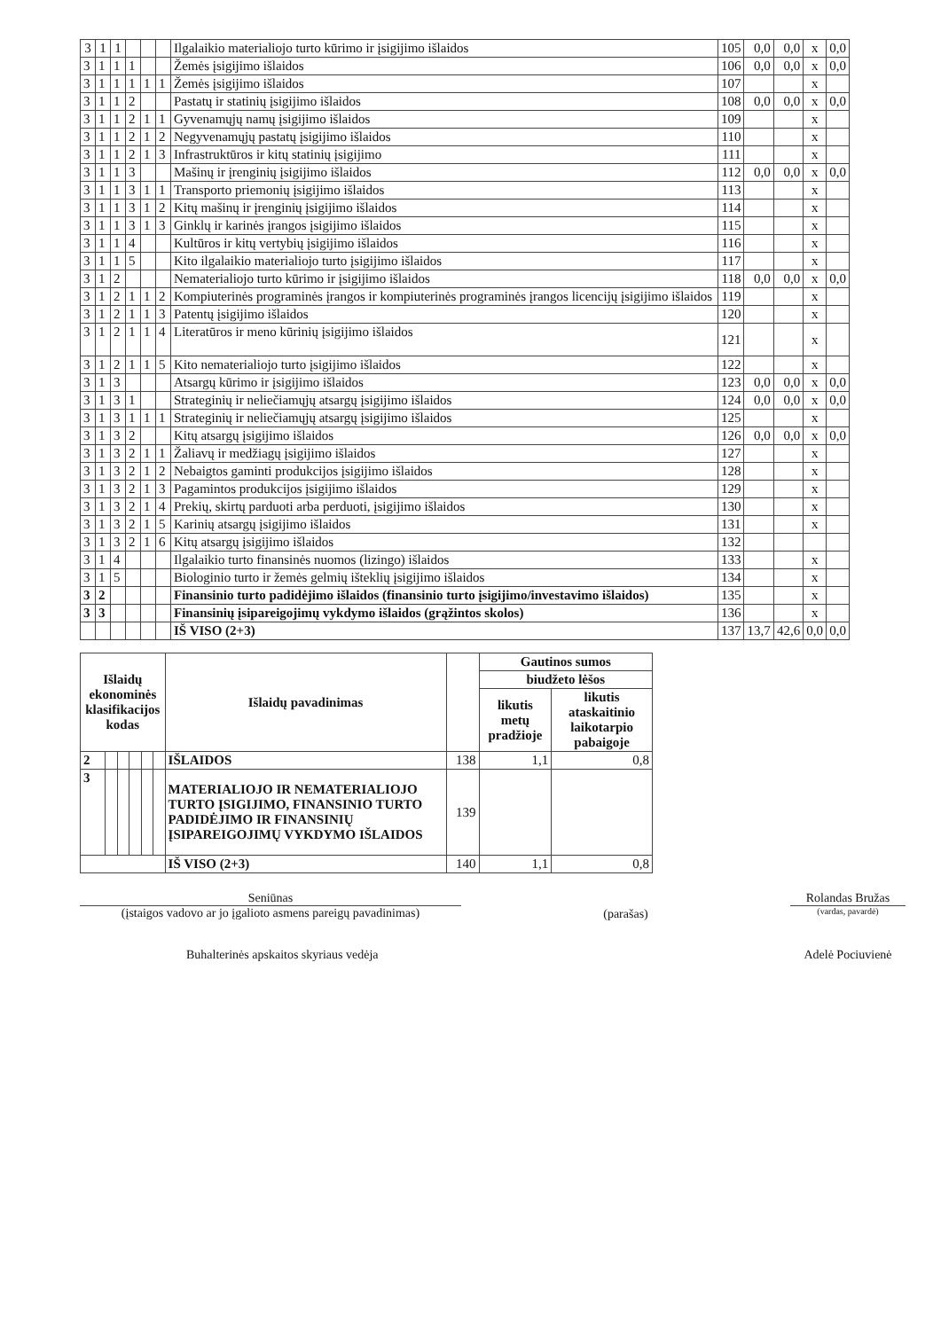| 3 | 1 | 1 | | | | Ilgalaikio materialiojo turto kūrimo ir įsigijimo išlaidos | 105 | 0,0 | 0,0 | x | 0,0 |
| 3 | 1 | 1 | 1 | | | Žemės įsigijimo išlaidos | 106 | 0,0 | 0,0 | x | 0,0 |
| 3 | 1 | 1 | 1 | 1 | 1 | Žemės įsigijimo išlaidos | 107 | | | x | |
| 3 | 1 | 1 | 2 | | | Pastatų ir statinių įsigijimo išlaidos | 108 | 0,0 | 0,0 | x | 0,0 |
| 3 | 1 | 1 | 2 | 1 | 1 | Gyvenamųjų namų įsigijimo išlaidos | 109 | | | x | |
| 3 | 1 | 1 | 2 | 1 | 2 | Negyvenamųjų pastatų įsigijimo išlaidos | 110 | | | x | |
| 3 | 1 | 1 | 2 | 1 | 3 | Infrastruktūros ir kitų statinių įsigijimo | 111 | | | x | |
| 3 | 1 | 1 | 3 | | | Mašinų ir įrenginių įsigijimo išlaidos | 112 | 0,0 | 0,0 | x | 0,0 |
| 3 | 1 | 1 | 3 | 1 | 1 | Transporto priemonių įsigijimo išlaidos | 113 | | | x | |
| 3 | 1 | 1 | 3 | 1 | 2 | Kitų mašinų ir įrenginių įsigijimo išlaidos | 114 | | | x | |
| 3 | 1 | 1 | 3 | 1 | 3 | Ginklų ir karinės įrangos įsigijimo išlaidos | 115 | | | x | |
| 3 | 1 | 1 | 4 | | | Kultūros ir kitų vertybių įsigijimo išlaidos | 116 | | | x | |
| 3 | 1 | 1 | 5 | | | Kito ilgalaikio materialiojo turto įsigijimo išlaidos | 117 | | | x | |
| 3 | 1 | 2 | | | | Nematerialiojo turto kūrimo ir įsigijimo išlaidos | 118 | 0,0 | 0,0 | x | 0,0 |
| 3 | 1 | 2 | 1 | 1 | 2 | Kompiuterinės programinės įrangos ir kompiuterinės programinės įrangos licencijų įsigijimo išlaidos | 119 | | | x | |
| 3 | 1 | 2 | 1 | 1 | 3 | Patentų įsigijimo išlaidos | 120 | | | x | |
| 3 | 1 | 2 | 1 | 1 | 4 | Literatūros ir meno kūrinių įsigijimo išlaidos | 121 | | | x | |
| 3 | 1 | 2 | 1 | 1 | 5 | Kito nematerialiojo turto įsigijimo išlaidos | 122 | | | x | |
| 3 | 1 | 3 | | | | Atsargų kūrimo ir įsigijimo išlaidos | 123 | 0,0 | 0,0 | x | 0,0 |
| 3 | 1 | 3 | 1 | | | Strateginių ir neliečiamųjų atsargų įsigijimo išlaidos | 124 | 0,0 | 0,0 | x | 0,0 |
| 3 | 1 | 3 | 1 | 1 | 1 | Strateginių ir neliečiamųjų atsargų įsigijimo išlaidos | 125 | | | x | |
| 3 | 1 | 3 | 2 | | | Kitų atsargų įsigijimo išlaidos | 126 | 0,0 | 0,0 | x | 0,0 |
| 3 | 1 | 3 | 2 | 1 | 1 | Žaliavų ir medžiagų įsigijimo išlaidos | 127 | | | x | |
| 3 | 1 | 3 | 2 | 1 | 2 | Nebaigtos gaminti produkcijos įsigijimo išlaidos | 128 | | | x | |
| 3 | 1 | 3 | 2 | 1 | 3 | Pagamintos produkcijos įsigijimo išlaidos | 129 | | | x | |
| 3 | 1 | 3 | 2 | 1 | 4 | Prekių, skirtų parduoti arba perduoti, įsigijimo išlaidos | 130 | | | x | |
| 3 | 1 | 3 | 2 | 1 | 5 | Karinių atsargų įsigijimo išlaidos | 131 | | | x | |
| 3 | 1 | 3 | 2 | 1 | 6 | Kitų atsargų įsigijimo išlaidos | 132 | | | | |
| 3 | 1 | 4 | | | | Ilgalaikio turto finansinės nuomos (lizingo) išlaidos | 133 | | | x | |
| 3 | 1 | 5 | | | | Biologinio turto ir žemės gelmių išteklių įsigijimo išlaidos | 134 | | | x | |
| 3 | 2 | | | | | Finansinio turto padidėjimo išlaidos (finansinio turto įsigijimo/investavimo išlaidos) | 135 | | | x | |
| 3 | 3 | | | | | Finansinių įsipareigojimų vykdymo išlaidos (grąžintos skolos) | 136 | | | x | |
| | | | | | | IŠ VISO (2+3) | 137 | 13,7 | 42,6 | 0,0 | 0,0 |
| Išlaidų ekonominės klasifikacijos kodas | | | | | | Išlaidų pavadinimas | | Gautinos sumos | |
| --- | --- | --- | --- | --- | --- | --- | --- | --- | --- |
| | | | | | | | | biudžeto lėšos | |
| | | | | | | | | likutis metų pradžioje | likutis ataskaitinio laikotarpio pabaigoje |
| 2 | | | | | | IŠLAIDOS | 138 | 1,1 | 0,8 |
| 3 | | | | | | MATERIALIOJO IR NEMATERIALIOJO TURTO ĮSIGIJIMO, FINANSINIO TURTO PADIDĖJIMO IR FINANSINIŲ ĮSIPAREIGOJIMŲ VYKDYMO IŠLAIDOS | 139 | | |
| | | | | | | IŠ VISO (2+3) | 140 | 1,1 | 0,8 |
Seniūnas
(įstaigos vadovo ar jo įgalioto asmens pareigų pavadinimas)
(parašas)
Rolandas Bružas
(vardas, pavardė)
Buhalterinės apskaitos skyriaus vedėja Adelė Pociuvienė